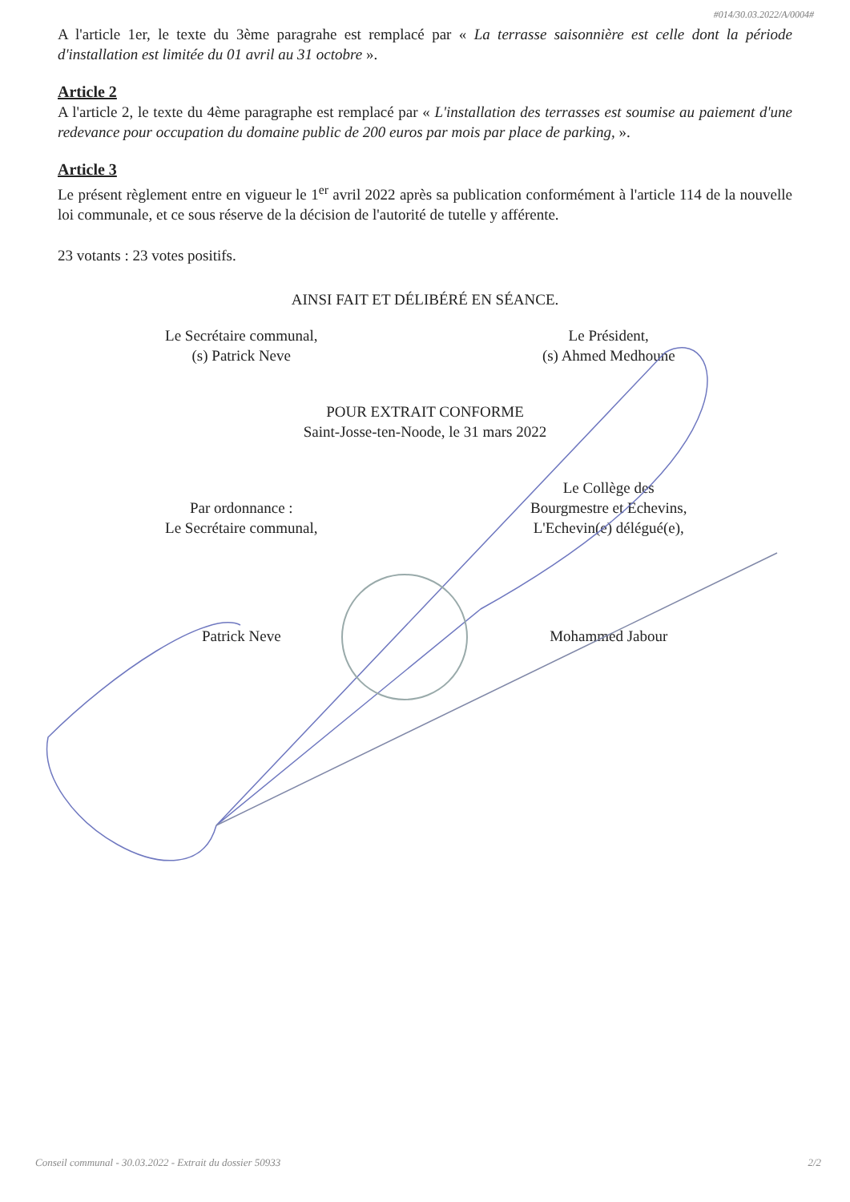#014/30.03.2022/A/0004#
A l'article 1er, le texte du 3ème paragrahe est remplacé par « La terrasse saisonnière est celle dont la période d'installation est limitée du 01 avril au 31 octobre ».
Article 2
A l'article 2, le texte du 4ème paragraphe est remplacé par « L'installation des terrasses est soumise au paiement d'une redevance pour occupation du domaine public de 200 euros par mois par place de parking, ».
Article 3
Le présent règlement entre en vigueur le 1<sup>er</sup> avril 2022 après sa publication conformément à l'article 114 de la nouvelle loi communale, et ce sous réserve de la décision de l'autorité de tutelle y afférente.
23 votants : 23 votes positifs.
AINSI FAIT ET DÉLIBÉRÉ EN SÉANCE.
Le Secrétaire communal,
(s) Patrick Neve
Le Président,
(s) Ahmed Medhoune
POUR EXTRAIT CONFORME
Saint-Josse-ten-Noode, le 31 mars 2022
Par ordonnance :
Le Secrétaire communal,
Le Collège des
Bourgmestre et Echevins,
L'Echevin(e) délégué(e),
Patrick Neve Mohammed Jabour
Conseil communal - 30.03.2022 - Extrait du dossier 50933 2/2